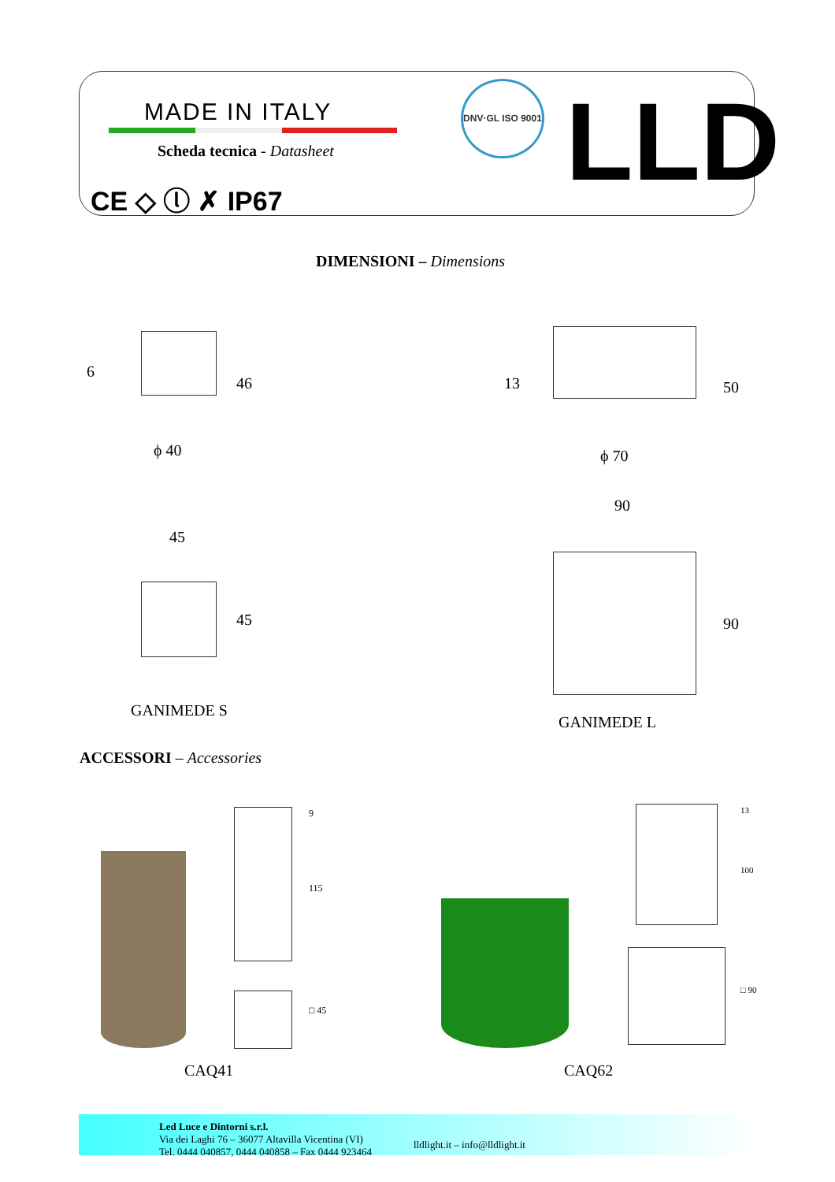MADE IN ITALY
Scheda tecnica - Datasheet
CE ◇ ⓛ ✗ IP67
DNV·GL ISO 9001
LLD
DIMENSIONI – Dimensions
6
46
ϕ 40
13 50
ϕ 70
45
45
90
90
GANIMEDE S
GANIMEDE L
ACCESSORI – Accessories
9
115
□ 45
13
100
□ 90
CAQ41 CAQ62
Led Luce e Dintorni s.r.l.
Via dei Laghi 76 – 36077 Altavilla Vicentina (VI)
Tel. 0444 040857, 0444 040858 – Fax 0444 923464
lldlight.it – info@lldlight.it